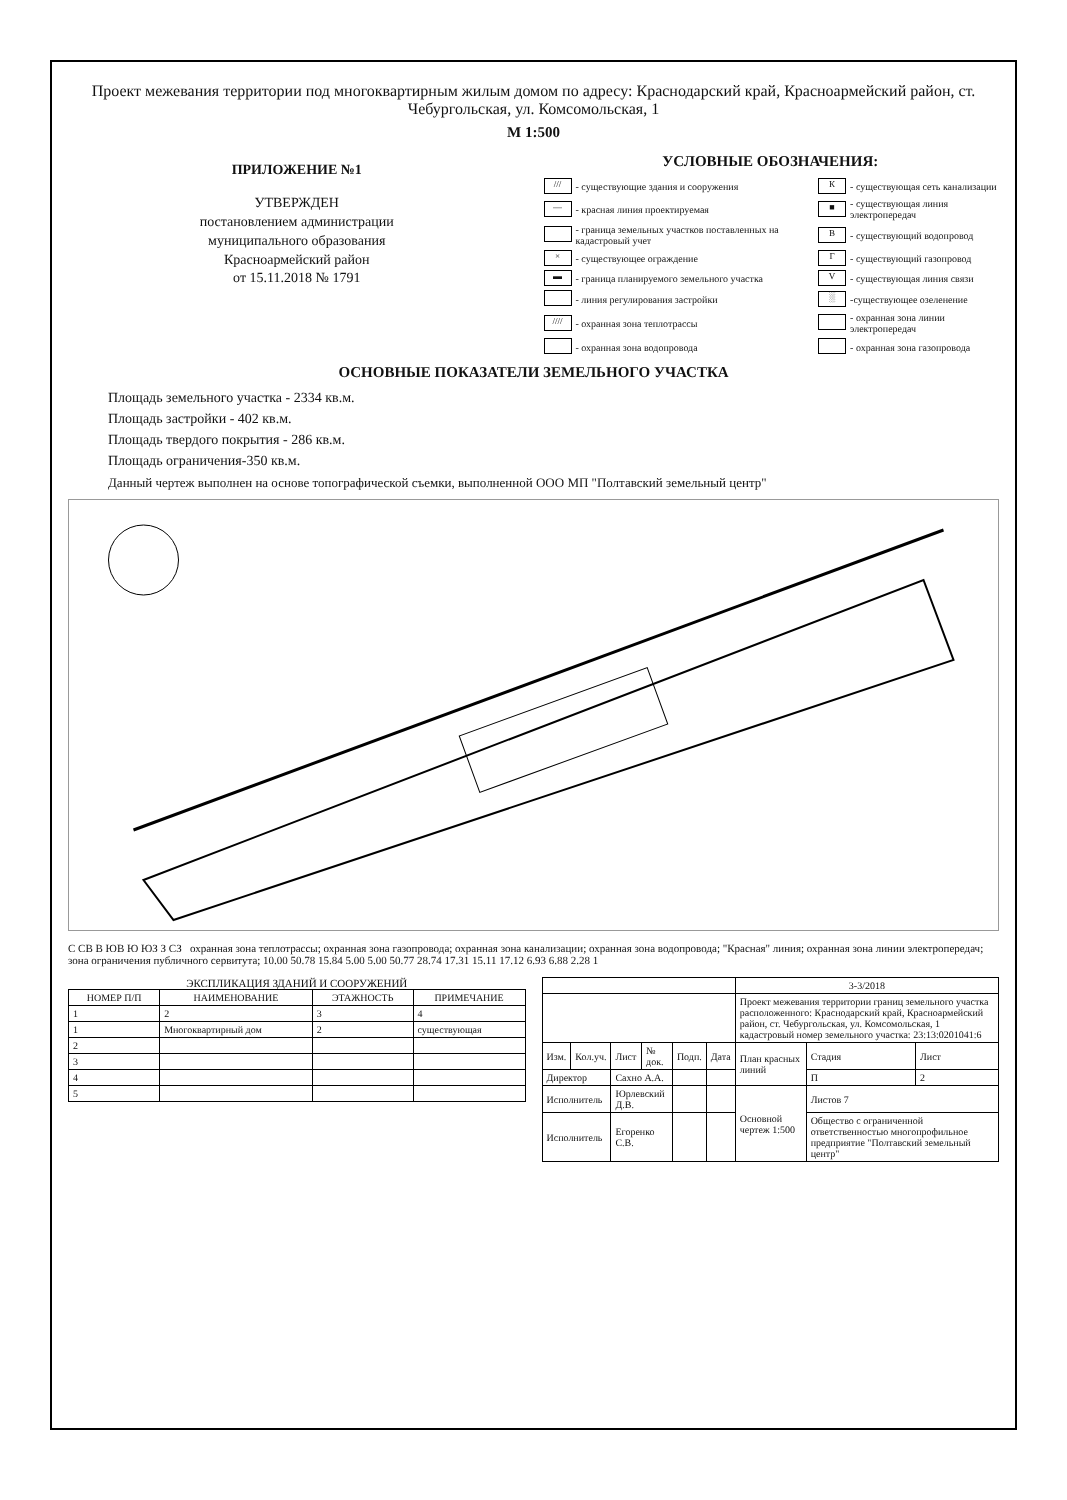Проект межевания территории под многоквартирным жилым домом по адресу: Краснодарский край, Красноармейский район, ст. Чебургольская, ул. Комсомольская, 1
М 1:500
ПРИЛОЖЕНИЕ №1
УТВЕРЖДЕН
постановлением администрации
муниципального образования
Красноармейский район
от 15.11.2018 № 1791
УСЛОВНЫЕ ОБОЗНАЧЕНИЯ:
| /// | - существующие здания и сооружения | К | - существующая сеть канализации |
| — | - красная линия проектируемая | ■ | - существующая линия электропередач |
| | - граница земельных участков поставленных на кадастровый учет | В | - существующий водопровод |
| × | - существующее ограждение | Г | - существующий газопровод |
| ▬ | - граница планируемого земельного участка | V | - существующая линия связи |
| | - линия регулирования застройки | ░ | -существующее озеленение |
| //// | - охранная зона теплотрассы | | - охранная зона линии электропередач |
| | - охранная зона водопровода | | - охранная зона газопровода |
ОСНОВНЫЕ ПОКАЗАТЕЛИ ЗЕМЕЛЬНОГО УЧАСТКА
Площадь земельного участка - 2334 кв.м.
Площадь застройки - 402 кв.м.
Площадь твердого покрытия - 286 кв.м.
Площадь ограничения-350 кв.м.
Данный чертеж выполнен на основе топографической съемки, выполненной ООО МП "Полтавский земельный центр"
С СВ В ЮВ Ю ЮЗ З СЗ охранная зона теплотрассы; охранная зона газопровода; охранная зона канализации; охранная зона водопровода; "Красная" линия; охранная зона линии электропередач; зона ограничения публичного сервитута; 10.00 50.78 15.84 5.00 5.00 50.77 28.74 17.31 15.11 17.12 6.93 6.88 2.28 1
ЭКСПЛИКАЦИЯ ЗДАНИЙ И СООРУЖЕНИЙ
| НОМЕР П/П | НАИМЕНОВАНИЕ | ЭТАЖНОСТЬ | ПРИМЕЧАНИЕ |
| --- | --- | --- | --- |
| 1 | 2 | 3 | 4 |
| 1 | Многоквартирный дом | 2 | существующая |
| 2 | | | |
| 3 | | | |
| 4 | | | |
| 5 | | | |
| | | | | | | 3-3/2018 | | |
| | | | | | | Проект межевания территории границ земельного участка расположенного: Краснодарский край, Красноармейский район, ст. Чебургольская, ул. Комсомольская, 1 кадастровый номер земельного участка: 23:13:0201041:6 | | |
| Изм. | Кол.уч. | Лист | № док. | Подп. | Дата | План красных линий | Стадия | Лист |
| Директор | | Сахно А.А. | | | | | П | 2 |
| Исполнитель | | Юрлевский Д.В. | | | | Основной чертеж 1:500 | Листов 7 | |
| Исполнитель | | Егоренко С.В. | | | | | Общество с ограниченной ответственностью многопрофильное предприятие "Полтавский земельный центр" | |